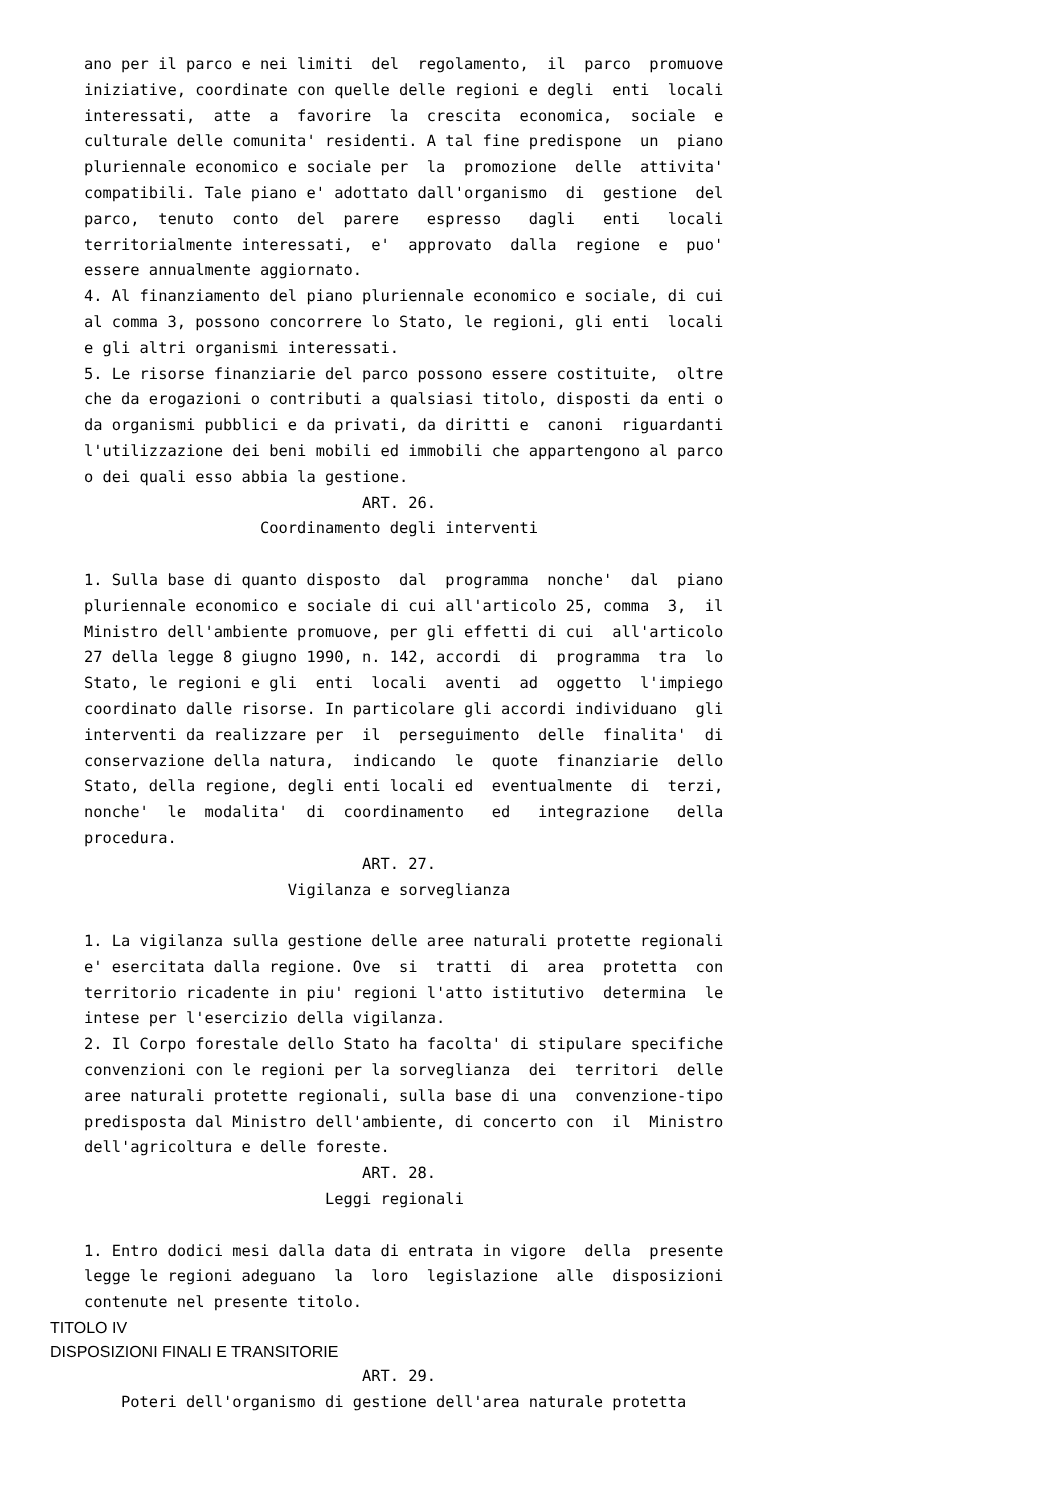ano per il parco e nei limiti  del  regolamento,  il  parco  promuove
iniziative, coordinate con quelle delle regioni e degli  enti  locali
interessati,  atte  a  favorire  la  crescita  economica,  sociale  e
culturale delle comunita' residenti. A tal fine predispone  un  piano
pluriennale economico e sociale per  la  promozione  delle  attivita'
compatibili. Tale piano e' adottato dall'organismo  di  gestione  del
parco,  tenuto  conto  del  parere   espresso   dagli   enti   locali
territorialmente interessati,  e'  approvato  dalla  regione  e  puo'
essere annualmente aggiornato.
4. Al finanziamento del piano pluriennale economico e sociale, di cui
al comma 3, possono concorrere lo Stato, le regioni, gli enti  locali
e gli altri organismi interessati.
5. Le risorse finanziarie del parco possono essere costituite,  oltre
che da erogazioni o contributi a qualsiasi titolo, disposti da enti o
da organismi pubblici e da privati, da diritti e  canoni  riguardanti
l'utilizzazione dei beni mobili ed immobili che appartengono al parco
o dei quali esso abbia la gestione.
                              ART. 26.
                   Coordinamento degli interventi

1. Sulla base di quanto disposto  dal  programma  nonche'  dal  piano
pluriennale economico e sociale di cui all'articolo 25, comma  3,  il
Ministro dell'ambiente promuove, per gli effetti di cui  all'articolo
27 della legge 8 giugno 1990, n. 142, accordi  di  programma  tra  lo
Stato, le regioni e gli  enti  locali  aventi  ad  oggetto  l'impiego
coordinato dalle risorse. In particolare gli accordi individuano  gli
interventi da realizzare per  il  perseguimento  delle  finalita'  di
conservazione della natura,  indicando  le  quote  finanziarie  dello
Stato, della regione, degli enti locali ed  eventualmente  di  terzi,
nonche'  le  modalita'  di  coordinamento   ed   integrazione   della
procedura.
                              ART. 27.
                      Vigilanza e sorveglianza

1. La vigilanza sulla gestione delle aree naturali protette regionali
e' esercitata dalla regione. Ove  si  tratti  di  area  protetta  con
territorio ricadente in piu' regioni l'atto istitutivo  determina  le
intese per l'esercizio della vigilanza.
2. Il Corpo forestale dello Stato ha facolta' di stipulare specifiche
convenzioni con le regioni per la sorveglianza  dei  territori  delle
aree naturali protette regionali, sulla base di una  convenzione-tipo
predisposta dal Ministro dell'ambiente, di concerto con  il  Ministro
dell'agricoltura e delle foreste.
                              ART. 28.
                          Leggi regionali

1. Entro dodici mesi dalla data di entrata in vigore  della  presente
legge le regioni adeguano  la  loro  legislazione  alle  disposizioni
contenute nel presente titolo.
TITOLO IV
DISPOSIZIONI FINALI E TRANSITORIE
                              ART. 29.
    Poteri dell'organismo di gestione dell'area naturale protetta